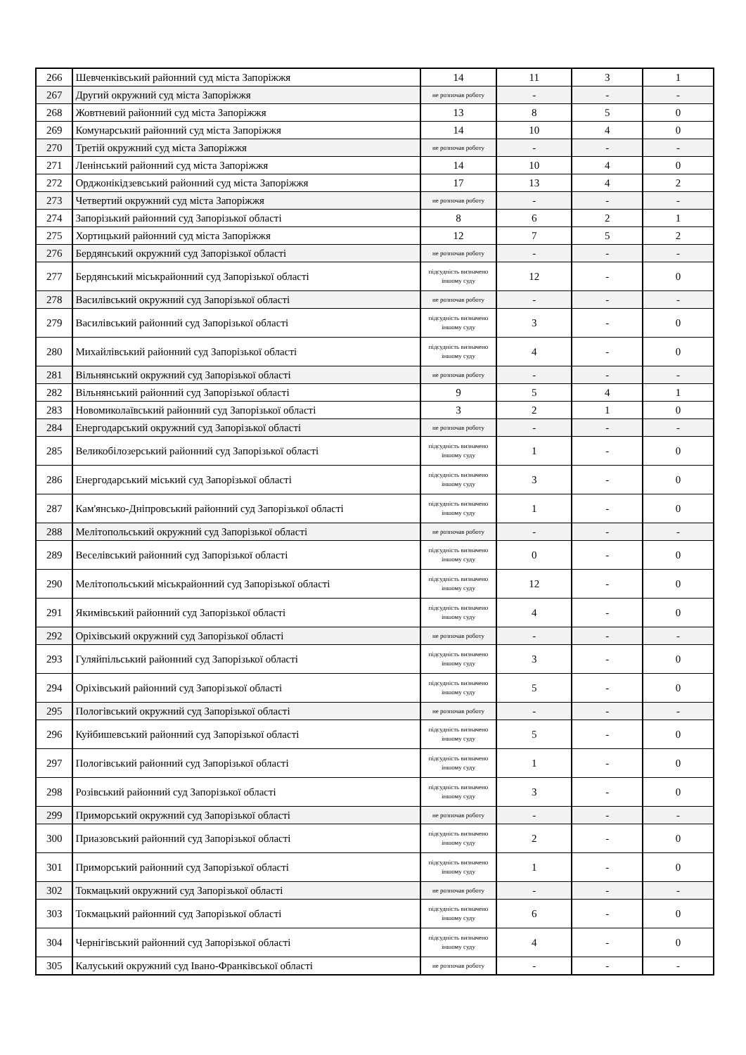| 266 | Шевченківський районний суд міста Запоріжжя | 14 | 11 | 3 | 1 |
| 267 | Другий окружний суд міста Запоріжжя | не розпочав роботу | - | - | - |
| 268 | Жовтневий районний суд міста Запоріжжя | 13 | 8 | 5 | 0 |
| 269 | Комунарський районний суд міста Запоріжжя | 14 | 10 | 4 | 0 |
| 270 | Третій окружний суд міста Запоріжжя | не розпочав роботу | - | - | - |
| 271 | Ленінський районний суд міста Запоріжжя | 14 | 10 | 4 | 0 |
| 272 | Орджонікідзевський районний суд міста Запоріжжя | 17 | 13 | 4 | 2 |
| 273 | Четвертий окружний суд міста Запоріжжя | не розпочав роботу | - | - | - |
| 274 | Запорізький районний суд Запорізької області | 8 | 6 | 2 | 1 |
| 275 | Хортицький районний суд міста Запоріжжя | 12 | 7 | 5 | 2 |
| 276 | Бердянський окружний суд Запорізької області | не розпочав роботу | - | - | - |
| 277 | Бердянський міськрайонний суд Запорізької області | підсудність визначено іншому суду | 12 | - | 0 |
| 278 | Василівський окружний суд Запорізької області | не розпочав роботу | - | - | - |
| 279 | Василівський районний суд Запорізької області | підсудність визначено іншому суду | 3 | - | 0 |
| 280 | Михайлівський районний суд Запорізької області | підсудність визначено іншому суду | 4 | - | 0 |
| 281 | Вільнянський окружний суд Запорізької області | не розпочав роботу | - | - | - |
| 282 | Вільнянський районний суд Запорізької області | 9 | 5 | 4 | 1 |
| 283 | Новомиколаївський районний суд Запорізької області | 3 | 2 | 1 | 0 |
| 284 | Енергодарський окружний суд Запорізької області | не розпочав роботу | - | - | - |
| 285 | Великобілозерський районний суд Запорізької області | підсудність визначено іншому суду | 1 | - | 0 |
| 286 | Енергодарський міський суд Запорізької області | підсудність визначено іншому суду | 3 | - | 0 |
| 287 | Кам'янсько-Дніпровський районний суд Запорізької області | підсудність визначено іншому суду | 1 | - | 0 |
| 288 | Мелітопольський окружний суд Запорізької області | не розпочав роботу | - | - | - |
| 289 | Веселівський районний суд Запорізької області | підсудність визначено іншому суду | 0 | - | 0 |
| 290 | Мелітопольський міськрайонний суд Запорізької області | підсудність визначено іншому суду | 12 | - | 0 |
| 291 | Якимівський районний суд Запорізької області | підсудність визначено іншому суду | 4 | - | 0 |
| 292 | Оріхівський окружний суд Запорізької області | не розпочав роботу | - | - | - |
| 293 | Гуляйпільський районний суд Запорізької області | підсудність визначено іншому суду | 3 | - | 0 |
| 294 | Оріхівський районний суд Запорізької області | підсудність визначено іншому суду | 5 | - | 0 |
| 295 | Пологівський окружний суд Запорізької області | не розпочав роботу | - | - | - |
| 296 | Куйбишевський районний суд Запорізької області | підсудність визначено іншому суду | 5 | - | 0 |
| 297 | Пологівський районний суд Запорізької області | підсудність визначено іншому суду | 1 | - | 0 |
| 298 | Розівський районний суд Запорізької області | підсудність визначено іншому суду | 3 | - | 0 |
| 299 | Приморський окружний суд Запорізької області | не розпочав роботу | - | - | - |
| 300 | Приазовський районний суд Запорізької області | підсудність визначено іншому суду | 2 | - | 0 |
| 301 | Приморський районний суд Запорізької області | підсудність визначено іншому суду | 1 | - | 0 |
| 302 | Токмацький окружний суд Запорізької області | не розпочав роботу | - | - | - |
| 303 | Токмацький районний суд Запорізької області | підсудність визначено іншому суду | 6 | - | 0 |
| 304 | Чернігівський районний суд Запорізької області | підсудність визначено іншому суду | 4 | - | 0 |
| 305 | Калуський окружний суд Івано-Франківської області | не розпочав роботу | - | - | - |